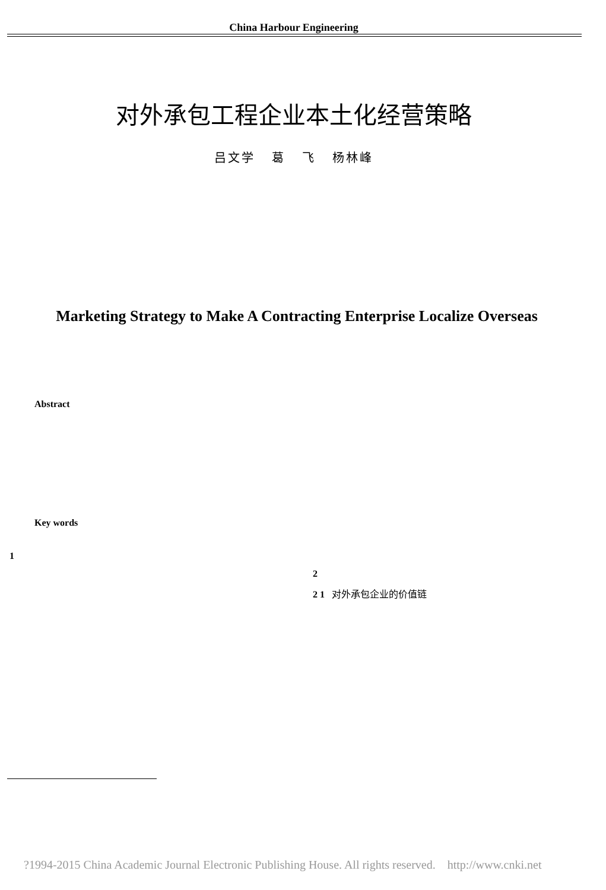China Harbour Engineering
对外承包工程企业本土化经营策略
吕文学 葛 飞 杨林峰
Marketing Strategy to Make A Contracting Enterprise Localize Overseas
Abstract
Key words
1
2
2 1 对外承包企业的价值链
?1994-2015 China Academic Journal Electronic Publishing House. All rights reserved. http://www.cnki.net